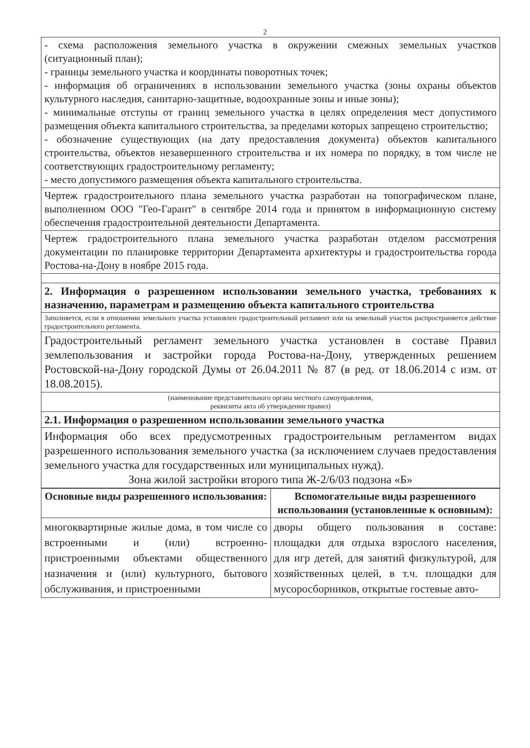2
| - схема расположения земельного участка в окружении смежных земельных участков (ситуационный план); - границы земельного участка и координаты поворотных точек; - информация об ограничениях в использовании земельного участка (зоны охраны объектов культурного наследия, санитарно-защитные, водоохранные зоны и иные зоны); - минимальные отступы от границ земельного участка в целях определения мест допустимого размещения объекта капитального строительства, за пределами которых запрещено строительство; - обозначение существующих (на дату предоставления документа) объектов капитального строительства, объектов незавершенного строительства и их номера по порядку, в том числе не соответствующих градостроительному регламенту; - место допустимого размещения объекта капитального строительства. |
| Чертеж градостроительного плана земельного участка разработан на топографическом плане, выполненном ООО "Гео-Гарант" в сентябре 2014 года и принятом в информационную систему обеспечения градостроительной деятельности Департамента. |
| Чертеж градостроительного плана земельного участка разработан отделом рассмотрения документации по планировке территории Департамента архитектуры и градостроительства города Ростова-на-Дону в ноябре 2015 года. |
| 2. Информация о разрешенном использовании земельного участка, требованиях к назначению, параметрам и размещению объекта капитального строительства |
| Заполняется, если в отношении земельного участка установлен градостроительный регламент или на земельный участок распространяется действие градостроительного регламента. |
| Градостроительный регламент земельного участка установлен в составе Правил землепользования и застройки города Ростова-на-Дону, утвержденных решением Ростовской-на-Дону городской Думы от 26.04.2011 № 87 (в ред. от 18.06.2014 с изм. от 18.08.2015). |
| (наименование представительного органа местного самоуправления, реквизиты акта об утверждении правил) |
| 2.1. Информация о разрешенном использовании земельного участка |
| Информация обо всех предусмотренных градостроительным регламентом видах разрешенного использования земельного участка (за исключением случаев предоставления земельного участка для государственных или муниципальных нужд). Зона жилой застройки второго типа Ж-2/6/03 подзона «Б» |
| Основные виды разрешенного использования: | Вспомогательные виды разрешенного использования (установленные к основным): |
| --- | --- |
| многоквартирные жилые дома, в том числе со встроенными и (или) встроенно-пристроенными объектами общественного назначения и (или) культурного, бытового обслуживания, и пристроенными | дворы общего пользования в составе: площадки для отдыха взрослого населения, для игр детей, для занятий физкультурой, для хозяйственных целей, в т.ч. площадки для мусоросборников, открытые гостевые авто- |